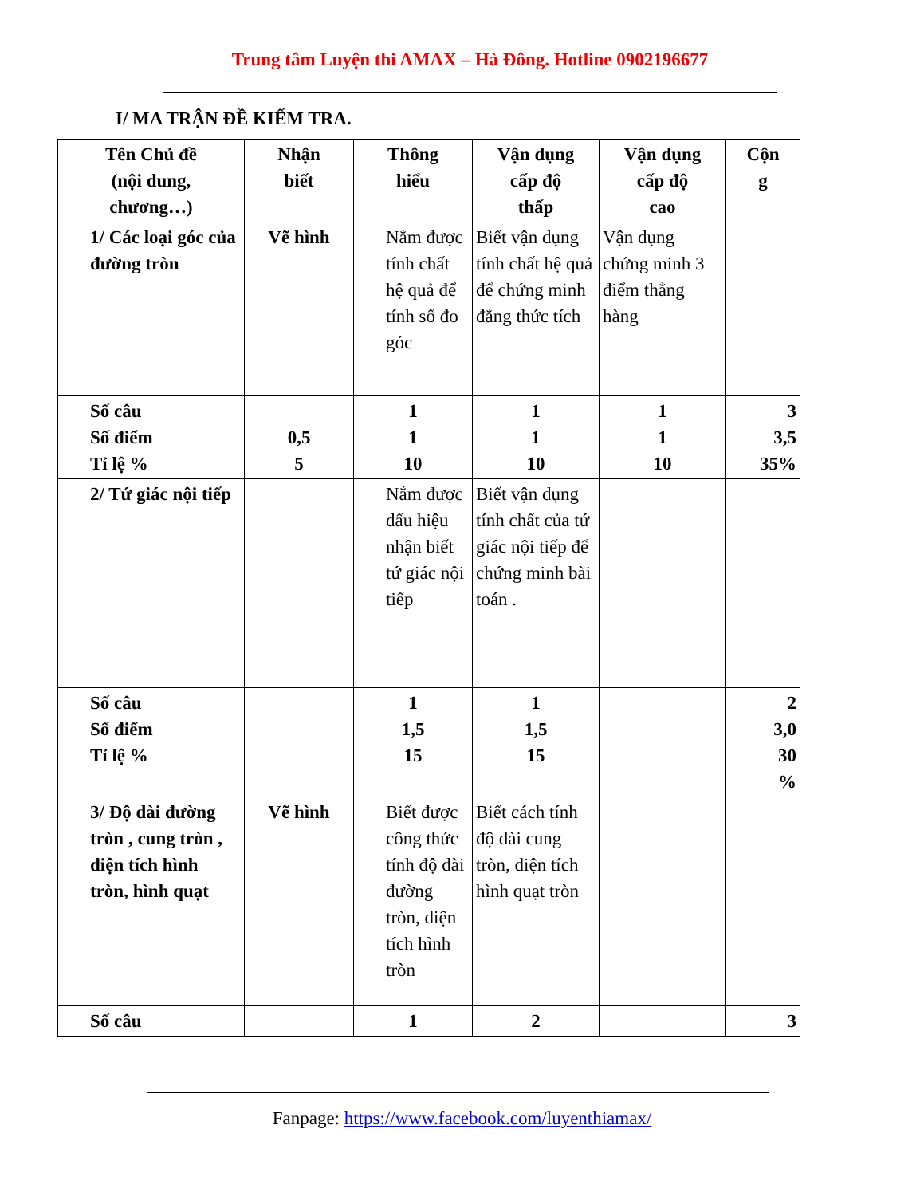Trung tâm Luyện thi AMAX – Hà Đông. Hotline 0902196677
I/ MA TRẬN ĐỀ KIỂM TRA.
| Tên Chủ đề (nội dung, chương…) | Nhận biết | Thông hiểu | Vận dụng cấp độ thấp | Vận dụng cấp độ cao | Cộn g |
| 1/ Các loại góc của đường tròn | Vẽ hình | Nắm được tính chất hệ quả để tính số đo góc | Biết vận dụng tính chất hệ quả để chứng minh đẳng thức tích | Vận dụng chứng minh 3 điểm thẳng hàng | |
| Số câu Số điểm Tỉ lệ % | 0,5 5 | 1 1 10 | 1 1 10 | 1 1 10 | 3 3,5 35% |
| 2/ Tứ giác nội tiếp | | Nắm được dấu hiệu nhận biết tứ giác nội tiếp | Biết vận dụng tính chất của tứ giác nội tiếp để chứng minh bài toán . | | |
| Số câu Số điểm Tỉ lệ % | | 1 1,5 15 | 1 1,5 15 | | 2 3,0 30 % |
| 3/ Độ dài đường tròn , cung tròn , diện tích hình tròn, hình quạt | Vẽ hình | Biết được công thức tính độ dài đường tròn, diện tích hình tròn | Biết cách tính độ dài cung tròn, diện tích hình quạt tròn | | |
| Số câu | | 1 | 2 | | 3 |
Fanpage: https://www.facebook.com/luyenthiamax/